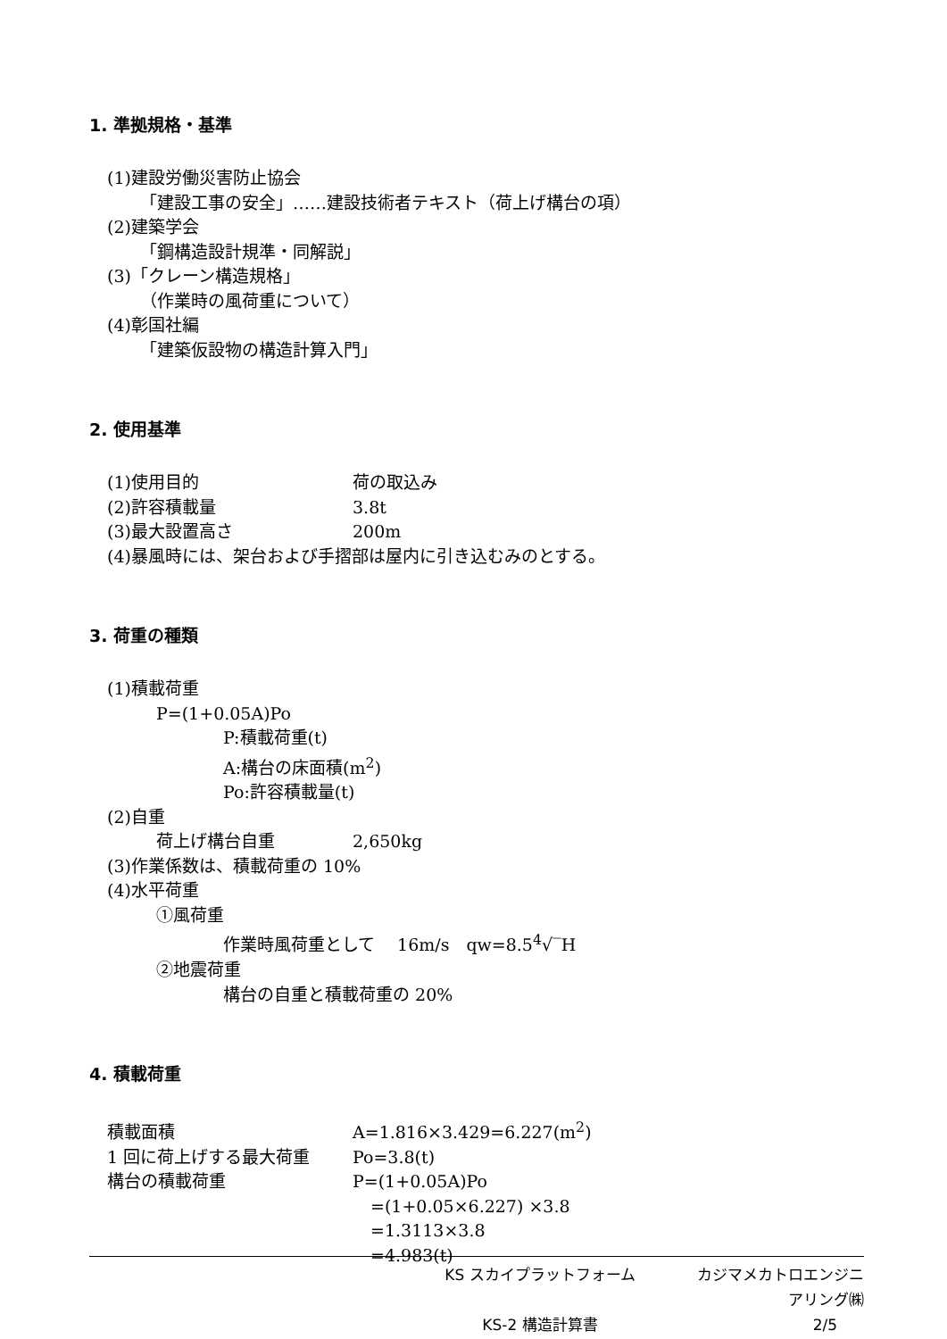1. 準拠規格・基準
(1)建設労働災害防止協会
「建設工事の安全」……建設技術者テキスト（荷上げ構台の項）
(2)建築学会
「鋼構造設計規準・同解説」
(3)「クレーン構造規格」
（作業時の風荷重について）
(4)彰国社編
「建築仮設物の構造計算入門」
2. 使用基準
(1)使用目的 荷の取込み
(2)許容積載量 3.8t
(3)最大設置高さ 200m
(4)暴風時には、架台および手摺部は屋内に引き込むみのとする。
3. 荷重の種類
(1)積載荷重
P=(1+0.05A)Po
P:積載荷重(t)
A:構台の床面積(m<sup>2</sup>)
Po:許容積載量(t)
(2)自重
荷上げ構台自重 2,650kg
(3)作業係数は、積載荷重の 10%
(4)水平荷重
①風荷重
作業時風荷重として　 16m/s　qw=8.5<sup>4</sup>√‾H
②地震荷重
構台の自重と積載荷重の 20%
4. 積載荷重
積載面積 A=1.816×3.429=6.227(m<sup>2</sup>)
1 回に荷上げする最大荷重 Po=3.8(t)
構台の積載荷重 P=(1+0.05A)Po
=(1+0.05×6.227) ×3.8
=1.3113×3.8
=4.983(t)
KS スカイプラットフォーム カジマメカトロエンジニアリング㈱
KS-2 構造計算書 2/5